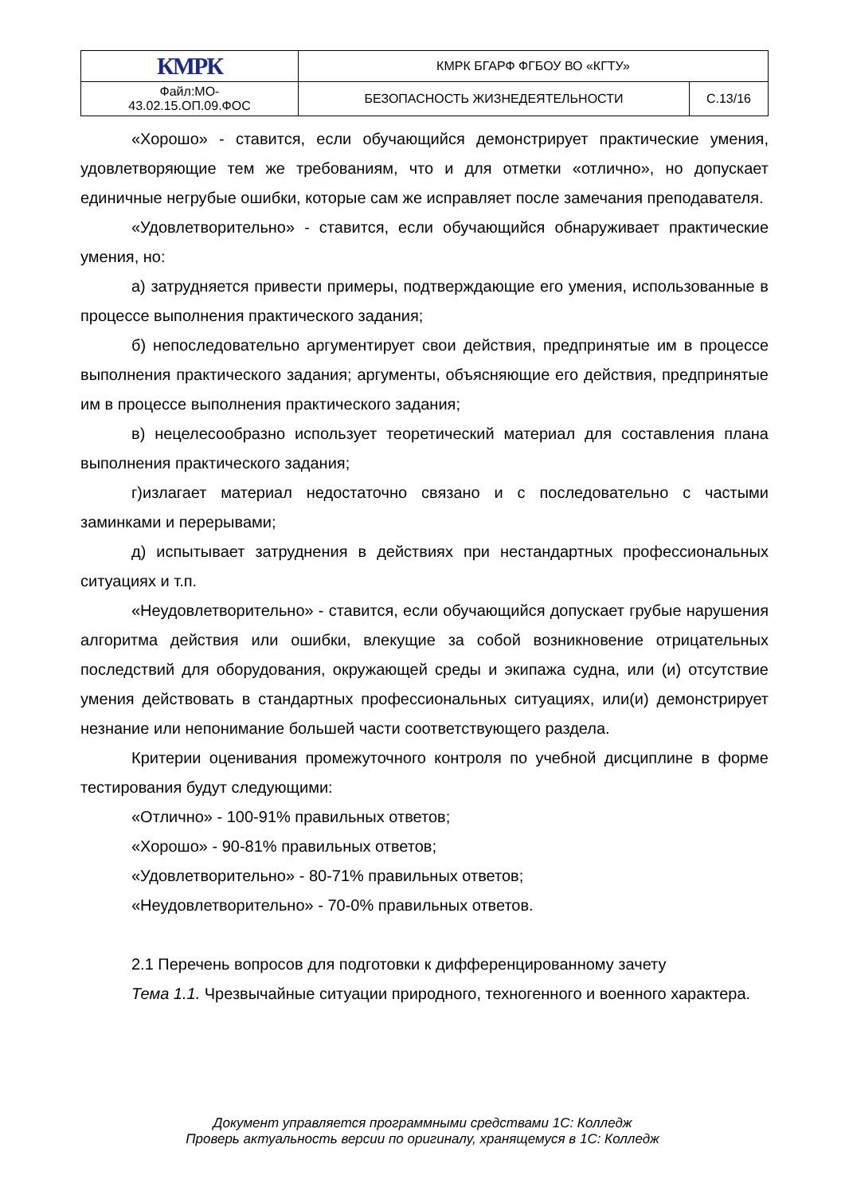| КМРК | КМРК БГАРФ ФГБОУ ВО «КГТУ» | |
| Файл:МО- 43.02.15.ОП.09.ФОС | БЕЗОПАСНОСТЬ ЖИЗНЕДЕЯТЕЛЬНОСТИ | С.13/16 |
«Хорошо» - ставится, если обучающийся демонстрирует практические умения, удовлетворяющие тем же требованиям, что и для отметки «отлично», но допускает единичные негрубые ошибки, которые сам же исправляет после замечания преподавателя.
«Удовлетворительно» - ставится, если обучающийся обнаруживает практические умения, но:
а) затрудняется привести примеры, подтверждающие его умения, использованные в процессе выполнения практического задания;
б) непоследовательно аргументирует свои действия, предпринятые им в процессе выполнения практического задания; аргументы, объясняющие его действия, предпринятые им в процессе выполнения практического задания;
в) нецелесообразно использует теоретический материал для составления плана выполнения практического задания;
г)излагает материал недостаточно связано и с последовательно с частыми заминками и перерывами;
д) испытывает затруднения в действиях при нестандартных профессиональных ситуациях и т.п.
«Неудовлетворительно» - ставится, если обучающийся допускает грубые нарушения алгоритма действия или ошибки, влекущие за собой возникновение отрицательных последствий для оборудования, окружающей среды и экипажа судна, или (и) отсутствие умения действовать в стандартных профессиональных ситуациях, или(и) демонстрирует незнание или непонимание большей части соответствующего раздела.
Критерии оценивания промежуточного контроля по учебной дисциплине в форме тестирования будут следующими:
«Отлично» - 100-91% правильных ответов;
«Хорошо» - 90-81% правильных ответов;
«Удовлетворительно» - 80-71% правильных ответов;
«Неудовлетворительно» - 70-0% правильных ответов.
2.1 Перечень вопросов для подготовки к дифференцированному зачету
Тема 1.1. Чрезвычайные ситуации природного, техногенного и военного характера.
Документ управляется программными средствами 1С: Колледж
Проверь актуальность версии по оригиналу, хранящемуся в 1С: Колледж